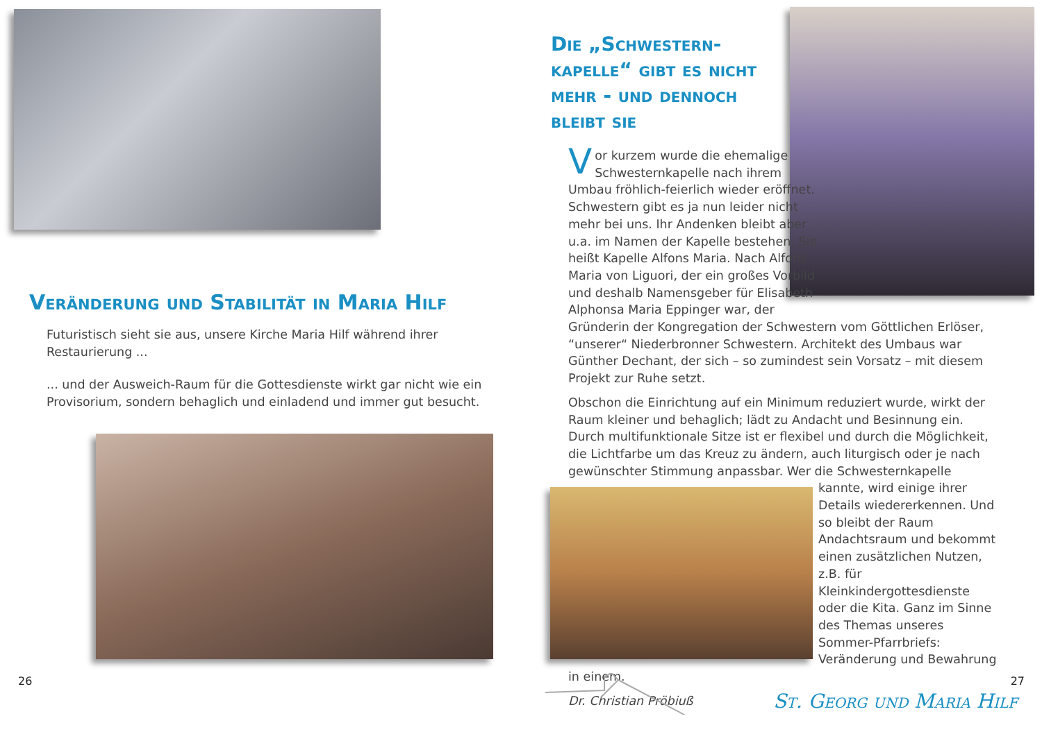Veränderung und Stabilität in Maria Hilf
Futuristisch sieht sie aus, unsere Kirche Maria Hilf während ihrer Restaurierung ...
... und der Ausweich-Raum für die Gottesdienste wirkt gar nicht wie ein Provisorium, sondern behaglich und einladend und immer gut besucht.
26
Die „Schwestern-kapelle“ gibt es nicht mehr - und dennoch bleibt sie
Vor kurzem wurde die ehemalige Schwesternkapelle nach ihrem Umbau fröhlich-feierlich wieder eröffnet. Schwestern gibt es ja nun leider nicht mehr bei uns. Ihr Andenken bleibt aber u.a. im Namen der Kapelle bestehen. Sie heißt Kapelle Alfons Maria. Nach Alfons Maria von Liguori, der ein großes Vorbild und deshalb Namensgeber für Elisabeth Alphonsa Maria Eppinger war, der Gründerin der Kongregation der Schwestern vom Göttlichen Erlöser, “unserer“ Niederbronner Schwestern. Architekt des Umbaus war Günther Dechant, der sich – so zumindest sein Vorsatz – mit diesem Projekt zur Ruhe setzt.
Obschon die Einrichtung auf ein Minimum reduziert wurde, wirkt der Raum kleiner und behaglich; lädt zu Andacht und Besinnung ein. Durch multifunktionale Sitze ist er flexibel und durch die Möglichkeit, die Lichtfarbe um das Kreuz zu ändern, auch liturgisch oder je nach gewünschter Stimmung anpassbar. Wer die Schwesternkapelle kannte, wird einige ihrer Details wiedererkennen. Und so bleibt der Raum Andachtsraum und bekommt einen zusätzlichen Nutzen, z.B. für Kleinkindergottesdienste oder die Kita. Ganz im Sinne des Themas unseres Sommer-Pfarrbriefs: Veränderung und Bewahrung in einem.
Dr. Christian Pröbiuß
27
St. Georg und Maria Hilf